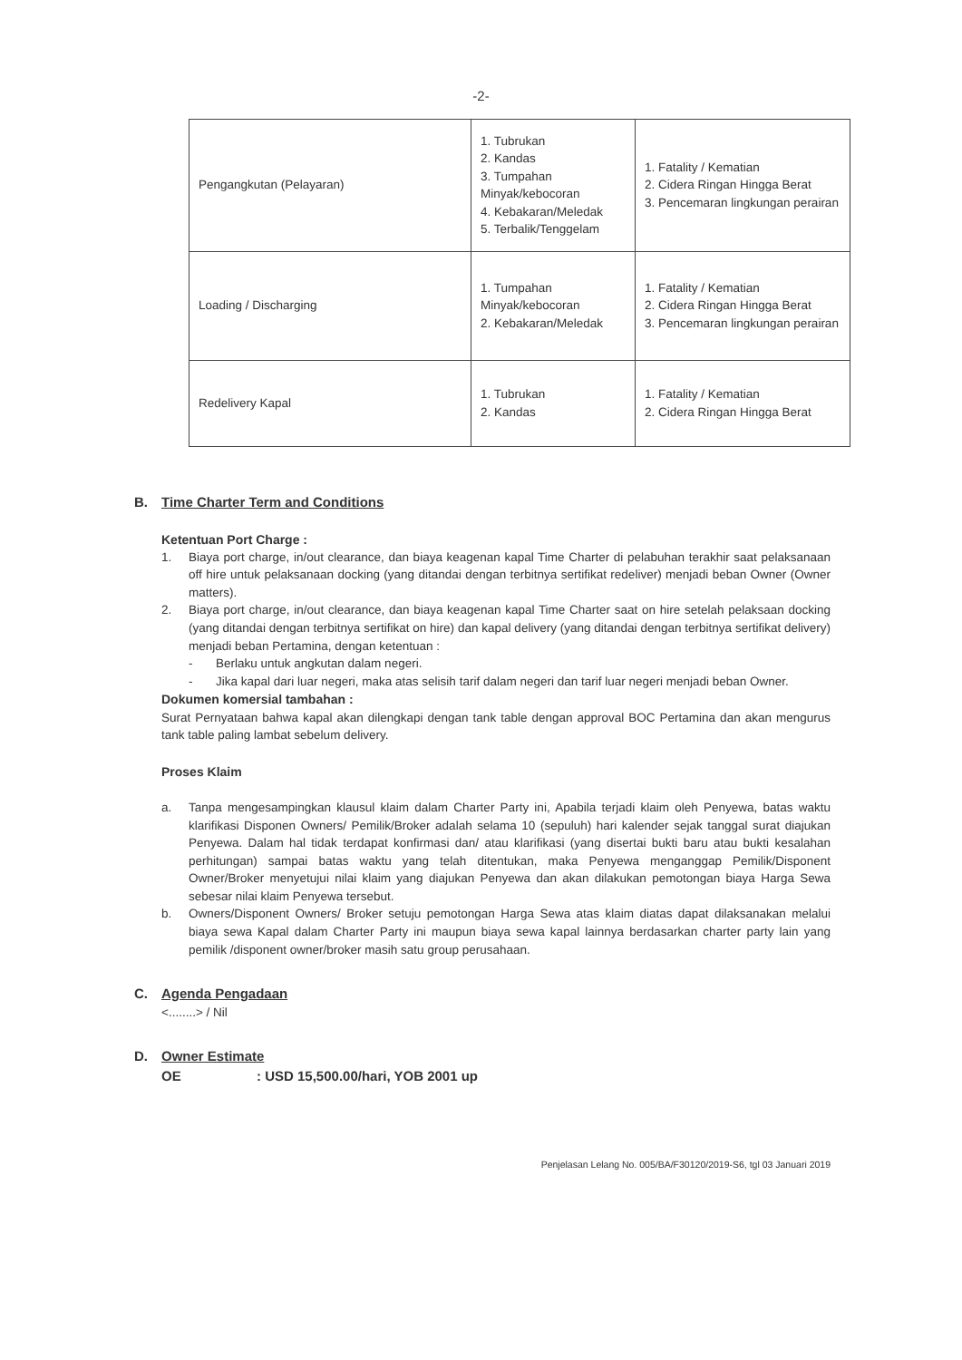-2-
| Pengangkutan (Pelayaran) | 1. Tubrukan 2. Kandas 3. Tumpahan Minyak/kebocoran 4. Kebakaran/Meledak 5. Terbalik/Tenggelam | 1. Fatality / Kematian 2. Cidera Ringan Hingga Berat 3. Pencemaran lingkungan perairan |
| Loading / Discharging | 1. Tumpahan Minyak/kebocoran 2. Kebakaran/Meledak | 1. Fatality / Kematian 2. Cidera Ringan Hingga Berat 3. Pencemaran lingkungan perairan |
| Redelivery Kapal | 1. Tubrukan 2. Kandas | 1. Fatality / Kematian 2. Cidera Ringan Hingga Berat |
B. Time Charter Term and Conditions
Ketentuan Port Charge :
1. Biaya port charge, in/out clearance, dan biaya keagenan kapal Time Charter di pelabuhan terakhir saat pelaksanaan off hire untuk pelaksanaan docking (yang ditandai dengan terbitnya sertifikat redeliver) menjadi beban Owner (Owner matters).
2. Biaya port charge, in/out clearance, dan biaya keagenan kapal Time Charter saat on hire setelah pelaksaan docking (yang ditandai dengan terbitnya sertifikat on hire) dan kapal delivery (yang ditandai dengan terbitnya sertifikat delivery) menjadi beban Pertamina, dengan ketentuan :
- Berlaku untuk angkutan dalam negeri.
- Jika kapal dari luar negeri, maka atas selisih tarif dalam negeri dan tarif luar negeri menjadi beban Owner.
Dokumen komersial tambahan :
Surat Pernyataan bahwa kapal akan dilengkapi dengan tank table dengan approval BOC Pertamina dan akan mengurus tank table paling lambat sebelum delivery.
Proses Klaim
a. Tanpa mengesampingkan klausul klaim dalam Charter Party ini, Apabila terjadi klaim oleh Penyewa, batas waktu klarifikasi Disponen Owners/ Pemilik/Broker adalah selama 10 (sepuluh) hari kalender sejak tanggal surat diajukan Penyewa. Dalam hal tidak terdapat konfirmasi dan/ atau klarifikasi (yang disertai bukti baru atau bukti kesalahan perhitungan) sampai batas waktu yang telah ditentukan, maka Penyewa menganggap Pemilik/Disponent Owner/Broker menyetujui nilai klaim yang diajukan Penyewa dan akan dilakukan pemotongan biaya Harga Sewa sebesar nilai klaim Penyewa tersebut.
b. Owners/Disponent Owners/ Broker setuju pemotongan Harga Sewa atas klaim diatas dapat dilaksanakan melalui biaya sewa Kapal dalam Charter Party ini maupun biaya sewa kapal lainnya berdasarkan charter party lain yang pemilik /disponent owner/broker masih satu group perusahaan.
C. Agenda Pengadaan
<........> / Nil
D. Owner Estimate
OE: USD 15,500.00/hari, YOB 2001 up
Penjelasan Lelang No. 005/BA/F30120/2019-S6, tgl 03 Januari 2019